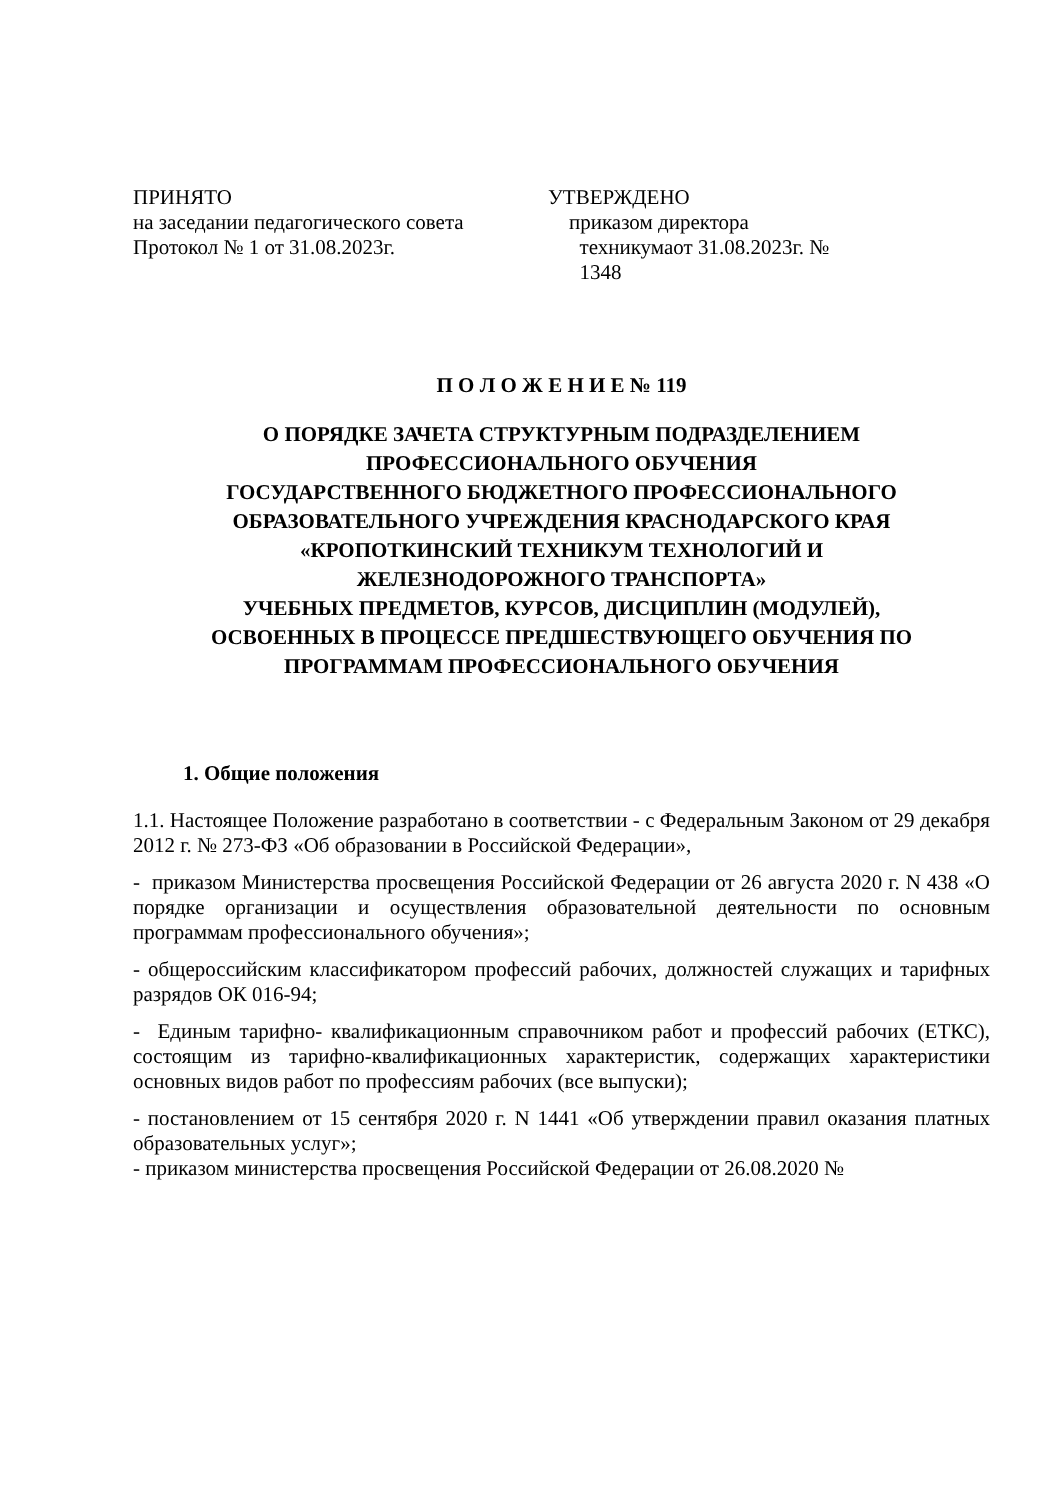ПРИНЯТО
на заседании педагогического совета
Протокол № 1 от 31.08.2023г.
УТВЕРЖДЕНО
приказом директора
техникумаот 31.08.2023г. №
1348
П О Л О Ж Е Н И Е № 119
О ПОРЯДКЕ ЗАЧЕТА СТРУКТУРНЫМ ПОДРАЗДЕЛЕНИЕМ
ПРОФЕССИОНАЛЬНОГО ОБУЧЕНИЯ
ГОСУДАРСТВЕННОГО БЮДЖЕТНОГО ПРОФЕССИОНАЛЬНОГО
ОБРАЗОВАТЕЛЬНОГО УЧРЕЖДЕНИЯ КРАСНОДАРСКОГО КРАЯ
«КРОПОТКИНСКИЙ ТЕХНИКУМ ТЕХНОЛОГИЙ И
ЖЕЛЕЗНОДОРОЖНОГО ТРАНСПОРТА»
УЧЕБНЫХ ПРЕДМЕТОВ, КУРСОВ, ДИСЦИПЛИН (МОДУЛЕЙ),
ОСВОЕННЫХ В ПРОЦЕССЕ ПРЕДШЕСТВУЮЩЕГО ОБУЧЕНИЯ ПО
ПРОГРАММАМ ПРОФЕССИОНАЛЬНОГО ОБУЧЕНИЯ
1. Общие положения
1.1. Настоящее Положение разработано в соответствии - с Федеральным Законом от 29 декабря 2012 г. № 273-ФЗ «Об образовании в Российской Федерации»,
- приказом Министерства просвещения Российской Федерации от 26 августа 2020 г. N 438 «О порядке организации и осуществления образовательной деятельности по основным программам профессионального обучения»;
- общероссийским классификатором профессий рабочих, должностей служащих и тарифных разрядов ОК 016-94;
- Единым тарифно- квалификационным справочником работ и профессий рабочих (ЕТКС), состоящим из тарифно-квалификационных характеристик, содержащих характеристики основных видов работ по профессиям рабочих (все выпуски);
- постановлением от 15 сентября 2020 г. N 1441 «Об утверждении правил оказания платных образовательных услуг»;
- приказом министерства просвещения Российской Федерации от 26.08.2020 №